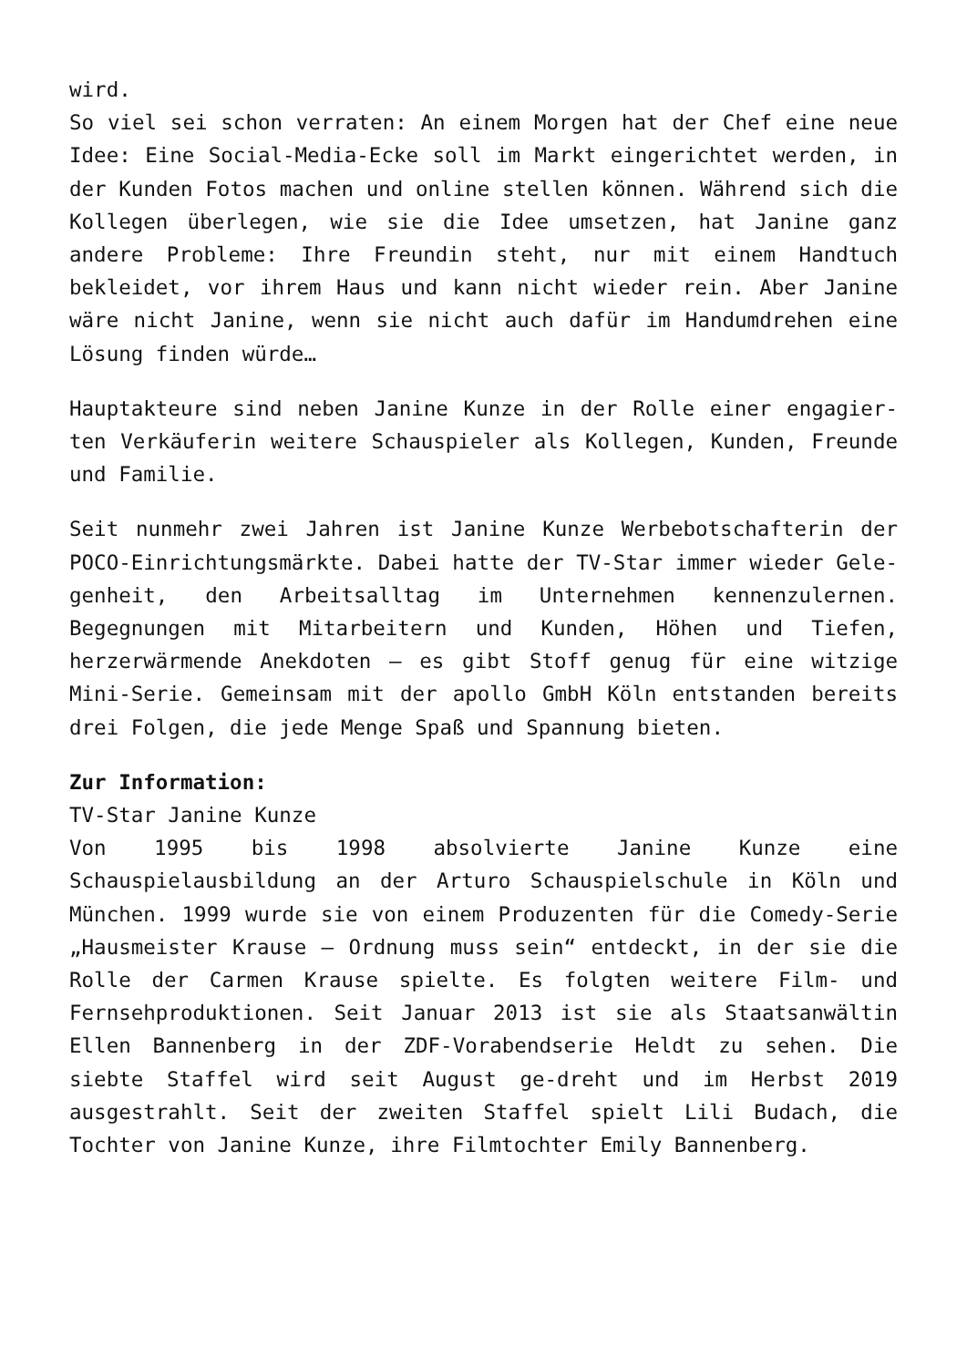wird.
So viel sei schon verraten: An einem Morgen hat der Chef eine neue Idee: Eine Social-Media-Ecke soll im Markt eingerichtet werden, in der Kunden Fotos machen und online stellen können. Während sich die Kollegen überlegen, wie sie die Idee umsetzen, hat Janine ganz andere Probleme: Ihre Freundin steht, nur mit einem Handtuch bekleidet, vor ihrem Haus und kann nicht wieder rein. Aber Janine wäre nicht Janine, wenn sie nicht auch dafür im Handumdrehen eine Lösung finden würde…
Hauptakteure sind neben Janine Kunze in der Rolle einer engagier-ten Verkäuferin weitere Schauspieler als Kollegen, Kunden, Freunde und Familie.
Seit nunmehr zwei Jahren ist Janine Kunze Werbebotschafterin der POCO-Einrichtungsmärkte. Dabei hatte der TV-Star immer wieder Gele-genheit, den Arbeitsalltag im Unternehmen kennenzulernen. Begegnungen mit Mitarbeitern und Kunden, Höhen und Tiefen, herzerwärmende Anekdoten – es gibt Stoff genug für eine witzige Mini-Serie. Gemeinsam mit der apollo GmbH Köln entstanden bereits drei Folgen, die jede Menge Spaß und Spannung bieten.
Zur Information:
TV-Star Janine Kunze
Von 1995 bis 1998 absolvierte Janine Kunze eine Schauspielausbildung an der Arturo Schauspielschule in Köln und München. 1999 wurde sie von einem Produzenten für die Comedy-Serie „Hausmeister Krause – Ordnung muss sein“ entdeckt, in der sie die Rolle der Carmen Krause spielte. Es folgten weitere Film- und Fernsehproduktionen. Seit Januar 2013 ist sie als Staatsanwältin Ellen Bannenberg in der ZDF-Vorabendserie Heldt zu sehen. Die siebte Staffel wird seit August ge-dreht und im Herbst 2019 ausgestrahlt. Seit der zweiten Staffel spielt Lili Budach, die Tochter von Janine Kunze, ihre Filmtochter Emily Bannenberg.